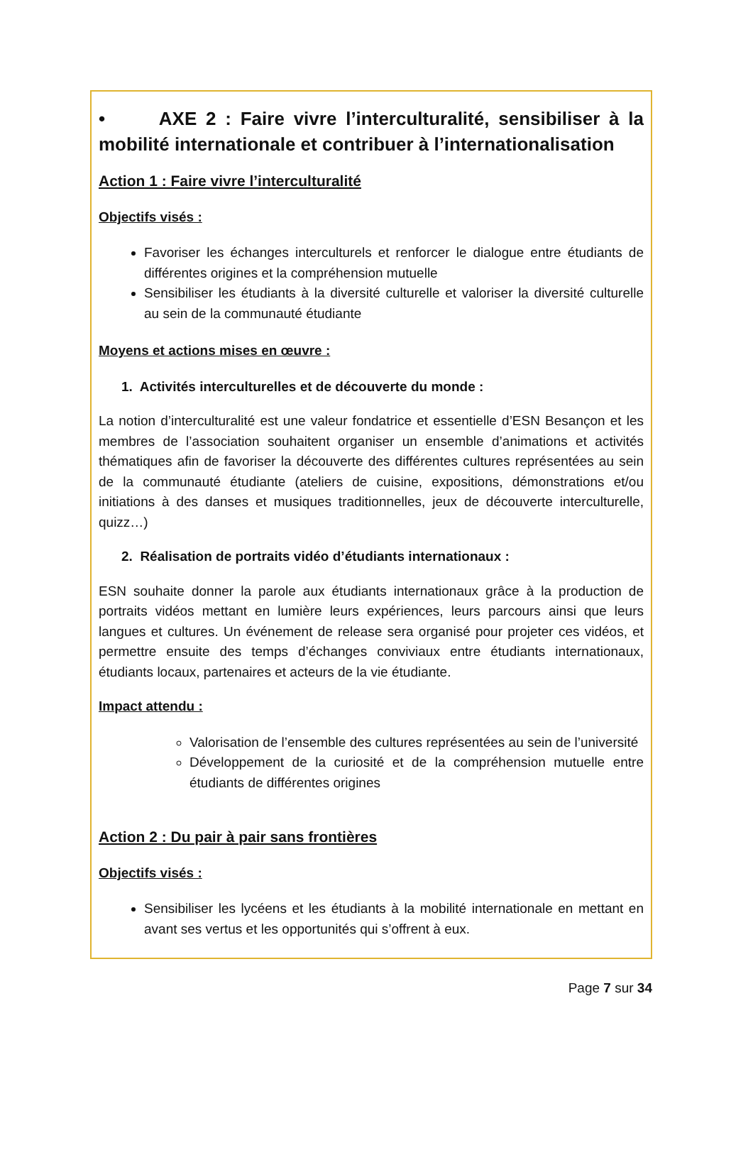• AXE 2 : Faire vivre l’interculturalité, sensibiliser à la mobilité internationale et contribuer à l’internationalisation
Action 1 : Faire vivre l’interculturalité
Objectifs visés :
Favoriser les échanges interculturels et renforcer le dialogue entre étudiants de différentes origines et la compréhension mutuelle
Sensibiliser les étudiants à la diversité culturelle et valoriser la diversité culturelle au sein de la communauté étudiante
Moyens et actions mises en œuvre :
1. Activités interculturelles et de découverte du monde :
La notion d’interculturalité est une valeur fondatrice et essentielle d’ESN Besançon et les membres de l’association souhaitent organiser un ensemble d’animations et activités thématiques afin de favoriser la découverte des différentes cultures représentées au sein de la communauté étudiante (ateliers de cuisine, expositions, démonstrations et/ou initiations à des danses et musiques traditionnelles, jeux de découverte interculturelle, quizz…)
2. Réalisation de portraits vidéo d’étudiants internationaux :
ESN souhaite donner la parole aux étudiants internationaux grâce à la production de portraits vidéos mettant en lumière leurs expériences, leurs parcours ainsi que leurs langues et cultures. Un événement de release sera organisé pour projeter ces vidéos, et permettre ensuite des temps d’échanges conviviaux entre étudiants internationaux, étudiants locaux, partenaires et acteurs de la vie étudiante.
Impact attendu :
Valorisation de l’ensemble des cultures représentées au sein de l’université
Développement de la curiosité et de la compréhension mutuelle entre étudiants de différentes origines
Action 2 : Du pair à pair sans frontières
Objectifs visés :
Sensibiliser les lycéens et les étudiants à la mobilité internationale en mettant en avant ses vertus et les opportunités qui s’offrent à eux.
Page 7 sur 34